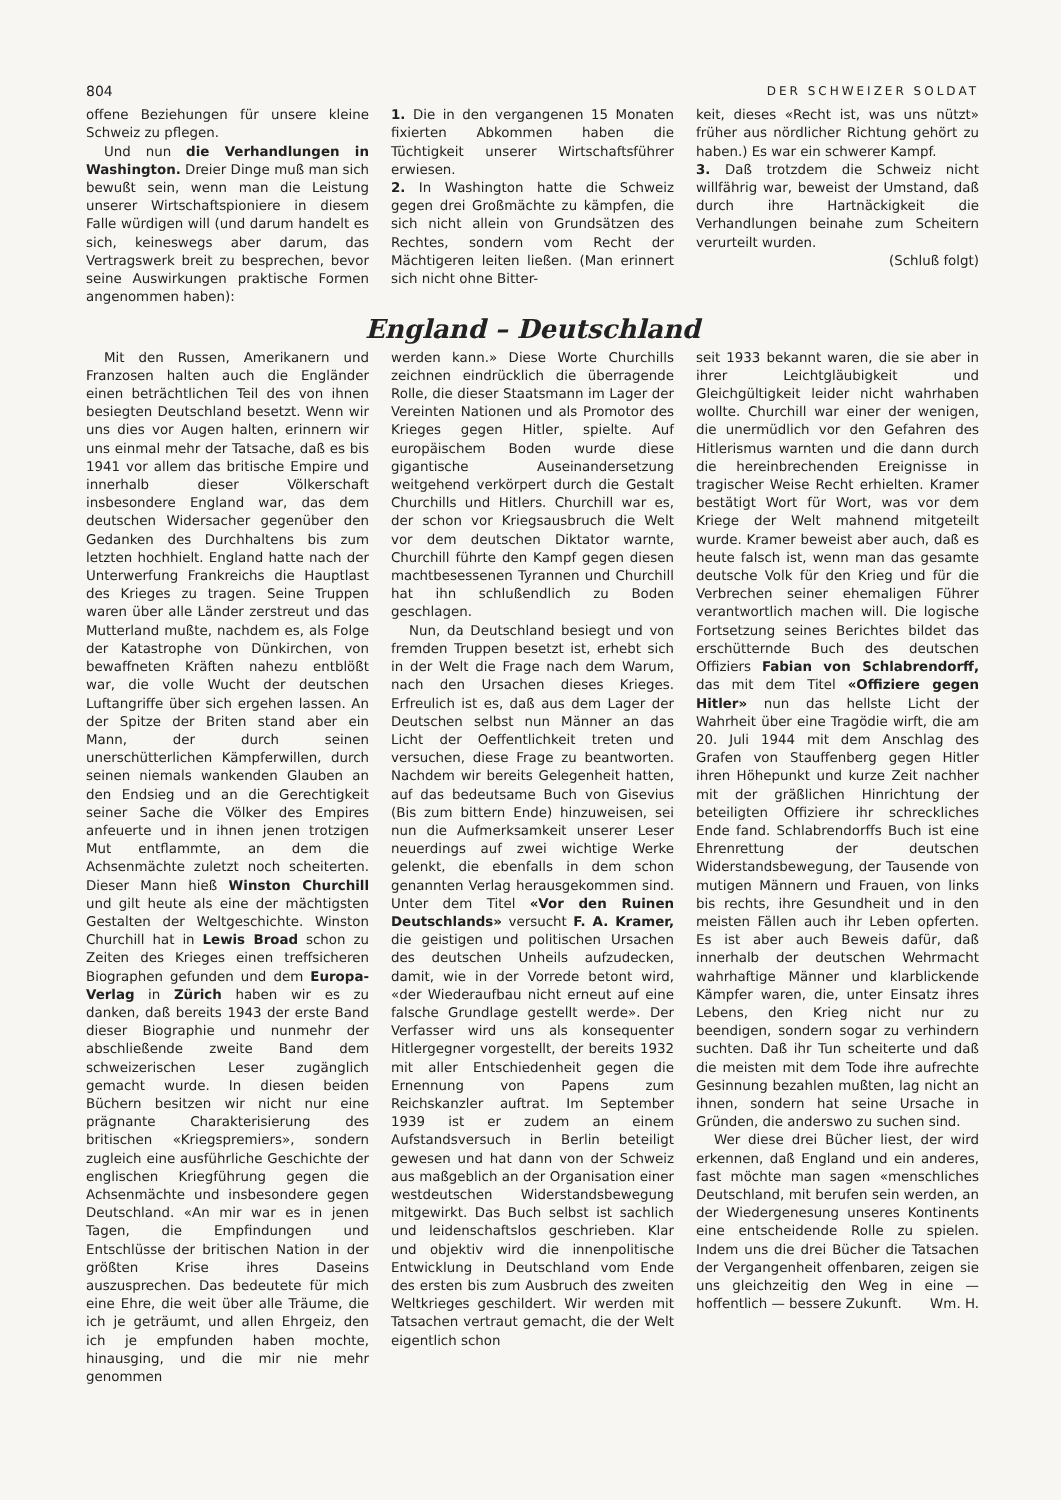804 DER SCHWEIZER SOLDAT
offene Beziehungen für unsere kleine Schweiz zu pflegen.
Und nun die Verhandlungen in Washington. Dreier Dinge muß man sich bewußt sein, wenn man die Leistung unserer Wirtschaftspioniere in diesem Falle würdigen will (und darum handelt es sich, keineswegs aber darum, das Vertragswerk breit zu besprechen, bevor seine Auswirkungen praktische Formen angenommen haben):
1. Die in den vergangenen 15 Monaten fixierten Abkommen haben die Tüchtigkeit unserer Wirtschaftsführer erwiesen.
2. In Washington hatte die Schweiz gegen drei Großmächte zu kämpfen, die sich nicht allein von Grundsätzen des Rechtes, sondern vom Recht der Mächtigeren leiten ließen. (Man erinnert sich nicht ohne Bitter-
keit, dieses «Recht ist, was uns nützt» früher aus nördlicher Richtung gehört zu haben.) Es war ein schwerer Kampf.
3. Daß trotzdem die Schweiz nicht willfährig war, beweist der Umstand, daß durch ihre Hartnäckigkeit die Verhandlungen beinahe zum Scheitern verurteilt wurden.
(Schluß folgt)
England – Deutschland
Mit den Russen, Amerikanern und Franzosen halten auch die Engländer einen beträchtlichen Teil des von ihnen besiegten Deutschland besetzt. Wenn wir uns dies vor Augen halten, erinnern wir uns einmal mehr der Tatsache, daß es bis 1941 vor allem das britische Empire und innerhalb dieser Völkerschaft insbesondere England war, das dem deutschen Widersacher gegenüber den Gedanken des Durchhaltens bis zum letzten hochhielt. England hatte nach der Unterwerfung Frankreichs die Hauptlast des Krieges zu tragen. Seine Truppen waren über alle Länder zerstreut und das Mutterland mußte, nachdem es, als Folge der Katastrophe von Dünkirchen, von bewaffneten Kräften nahezu entblößt war, die volle Wucht der deutschen Luftangriffe über sich ergehen lassen. An der Spitze der Briten stand aber ein Mann, der durch seinen unerschütterlichen Kämpferwillen, durch seinen niemals wankenden Glauben an den Endsieg und an die Gerechtigkeit seiner Sache die Völker des Empires anfeuerte und in ihnen jenen trotzigen Mut entflammte, an dem die Achsenmächte zuletzt noch scheiterten. Dieser Mann hieß Winston Churchill und gilt heute als eine der mächtigsten Gestalten der Weltgeschichte. Winston Churchill hat in Lewis Broad schon zu Zeiten des Krieges einen treffsicheren Biographen gefunden und dem Europa-Verlag in Zürich haben wir es zu danken, daß bereits 1943 der erste Band dieser Biographie und nunmehr der abschließende zweite Band dem schweizerischen Leser zugänglich gemacht wurde. In diesen beiden Büchern besitzen wir nicht nur eine prägnante Charakterisierung des britischen «Kriegspremiers», sondern zugleich eine ausführliche Geschichte der englischen Kriegführung gegen die Achsenmächte und insbesondere gegen Deutschland. «An mir war es in jenen Tagen, die Empfindungen und Entschlüsse der britischen Nation in der größten Krise ihres Daseins auszusprechen. Das bedeutete für mich eine Ehre, die weit über alle Träume, die ich je geträumt, und allen Ehrgeiz, den ich je empfunden haben mochte, hinausging, und die mir nie mehr genommen
werden kann.» Diese Worte Churchills zeichnen eindrücklich die überragende Rolle, die dieser Staatsmann im Lager der Vereinten Nationen und als Promotor des Krieges gegen Hitler, spielte. Auf europäischem Boden wurde diese gigantische Auseinandersetzung weitgehend verkörpert durch die Gestalt Churchills und Hitlers. Churchill war es, der schon vor Kriegsausbruch die Welt vor dem deutschen Diktator warnte, Churchill führte den Kampf gegen diesen machtbesessenen Tyrannen und Churchill hat ihn schlußendlich zu Boden geschlagen.
Nun, da Deutschland besiegt und von fremden Truppen besetzt ist, erhebt sich in der Welt die Frage nach dem Warum, nach den Ursachen dieses Krieges. Erfreulich ist es, daß aus dem Lager der Deutschen selbst nun Männer an das Licht der Oeffentlichkeit treten und versuchen, diese Frage zu beantworten. Nachdem wir bereits Gelegenheit hatten, auf das bedeutsame Buch von Gisevius (Bis zum bittern Ende) hinzuweisen, sei nun die Aufmerksamkeit unserer Leser neuerdings auf zwei wichtige Werke gelenkt, die ebenfalls in dem schon genannten Verlag herausgekommen sind. Unter dem Titel «Vor den Ruinen Deutschlands» versucht F. A. Kramer, die geistigen und politischen Ursachen des deutschen Unheils aufzudecken, damit, wie in der Vorrede betont wird, «der Wiederaufbau nicht erneut auf eine falsche Grundlage gestellt werde». Der Verfasser wird uns als konsequenter Hitlergegner vorgestellt, der bereits 1932 mit aller Entschiedenheit gegen die Ernennung von Papens zum Reichskanzler auftrat. Im September 1939 ist er zudem an einem Aufstandsversuch in Berlin beteiligt gewesen und hat dann von der Schweiz aus maßgeblich an der Organisation einer westdeutschen Widerstandsbewegung mitgewirkt. Das Buch selbst ist sachlich und leidenschaftslos geschrieben. Klar und objektiv wird die innenpolitische Entwicklung in Deutschland vom Ende des ersten bis zum Ausbruch des zweiten Weltkrieges geschildert. Wir werden mit Tatsachen vertraut gemacht, die der Welt eigentlich schon
seit 1933 bekannt waren, die sie aber in ihrer Leichtgläubigkeit und Gleichgültigkeit leider nicht wahrhaben wollte. Churchill war einer der wenigen, die unermüdlich vor den Gefahren des Hitlerismus warnten und die dann durch die hereinbrechenden Ereignisse in tragischer Weise Recht erhielten. Kramer bestätigt Wort für Wort, was vor dem Kriege der Welt mahnend mitgeteilt wurde. Kramer beweist aber auch, daß es heute falsch ist, wenn man das gesamte deutsche Volk für den Krieg und für die Verbrechen seiner ehemaligen Führer verantwortlich machen will. Die logische Fortsetzung seines Berichtes bildet das erschütternde Buch des deutschen Offiziers Fabian von Schlabrendorff, das mit dem Titel «Offiziere gegen Hitler» nun das hellste Licht der Wahrheit über eine Tragödie wirft, die am 20. Juli 1944 mit dem Anschlag des Grafen von Stauffenberg gegen Hitler ihren Höhepunkt und kurze Zeit nachher mit der gräßlichen Hinrichtung der beteiligten Offiziere ihr schreckliches Ende fand. Schlabrendorffs Buch ist eine Ehrenrettung der deutschen Widerstandsbewegung, der Tausende von mutigen Männern und Frauen, von links bis rechts, ihre Gesundheit und in den meisten Fällen auch ihr Leben opferten. Es ist aber auch Beweis dafür, daß innerhalb der deutschen Wehrmacht wahrhaftige Männer und klarblickende Kämpfer waren, die, unter Einsatz ihres Lebens, den Krieg nicht nur zu beendigen, sondern sogar zu verhindern suchten. Daß ihr Tun scheiterte und daß die meisten mit dem Tode ihre aufrechte Gesinnung bezahlen mußten, lag nicht an ihnen, sondern hat seine Ursache in Gründen, die anderswo zu suchen sind.
Wer diese drei Bücher liest, der wird erkennen, daß England und ein anderes, fast möchte man sagen «menschliches Deutschland, mit berufen sein werden, an der Wiedergenesung unseres Kontinents eine entscheidende Rolle zu spielen. Indem uns die drei Bücher die Tatsachen der Vergangenheit offenbaren, zeigen sie uns gleichzeitig den Weg in eine — hoffentlich — bessere Zukunft. Wm. H.